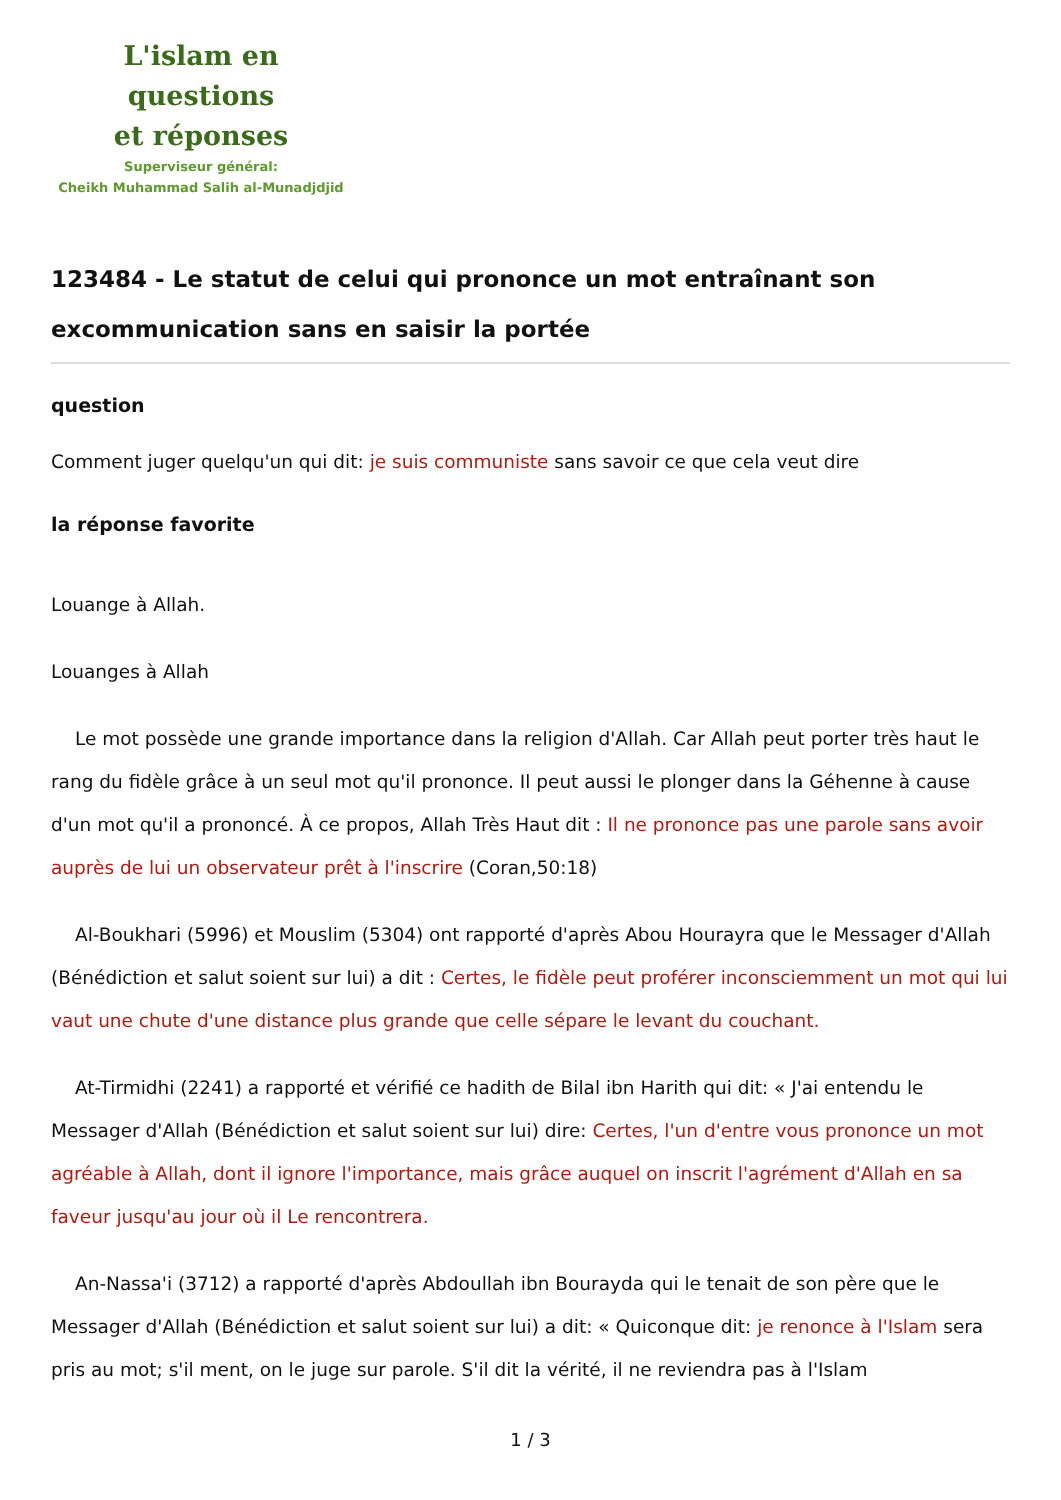L'islam en questions
et réponses
Superviseur général:
Cheikh Muhammad Salih al-Munadjdjid
123484 - Le statut de celui qui prononce un mot entraînant son excommunication sans en saisir la portée
question
Comment juger quelqu'un qui dit: je suis communiste sans savoir ce que cela veut dire
la réponse favorite
Louange à Allah.
Louanges à Allah
Le mot possède une grande importance dans la religion d'Allah. Car Allah peut porter très haut le rang du fidèle grâce à un seul mot qu'il prononce. Il peut aussi le plonger dans la Géhenne à cause d'un mot qu'il a prononcé. À ce propos, Allah Très Haut dit : Il ne prononce pas une parole sans avoir auprès de lui un observateur prêt à l'inscrire (Coran,50:18)
Al-Boukhari (5996) et Mouslim (5304) ont rapporté d'après Abou Hourayra que le Messager d'Allah (Bénédiction et salut soient sur lui) a dit : Certes, le fidèle peut proférer inconsciemment un mot qui lui vaut une chute d'une distance plus grande que celle sépare le levant du couchant.
At-Tirmidhi (2241) a rapporté et vérifié ce hadith de Bilal ibn Harith qui dit: « J'ai entendu le Messager d'Allah (Bénédiction et salut soient sur lui) dire: Certes, l'un d'entre vous prononce un mot agréable à Allah, dont il ignore l'importance, mais grâce auquel on inscrit l'agrément d'Allah en sa faveur jusqu'au jour où il Le rencontrera.
An-Nassa'i (3712) a rapporté d'après Abdoullah ibn Bourayda qui le tenait de son père que le Messager d'Allah (Bénédiction et salut soient sur lui) a dit: « Quiconque dit: je renonce à l'Islam sera pris au mot; s'il ment, on le juge sur parole. S'il dit la vérité, il ne reviendra pas à l'Islam
1 / 3